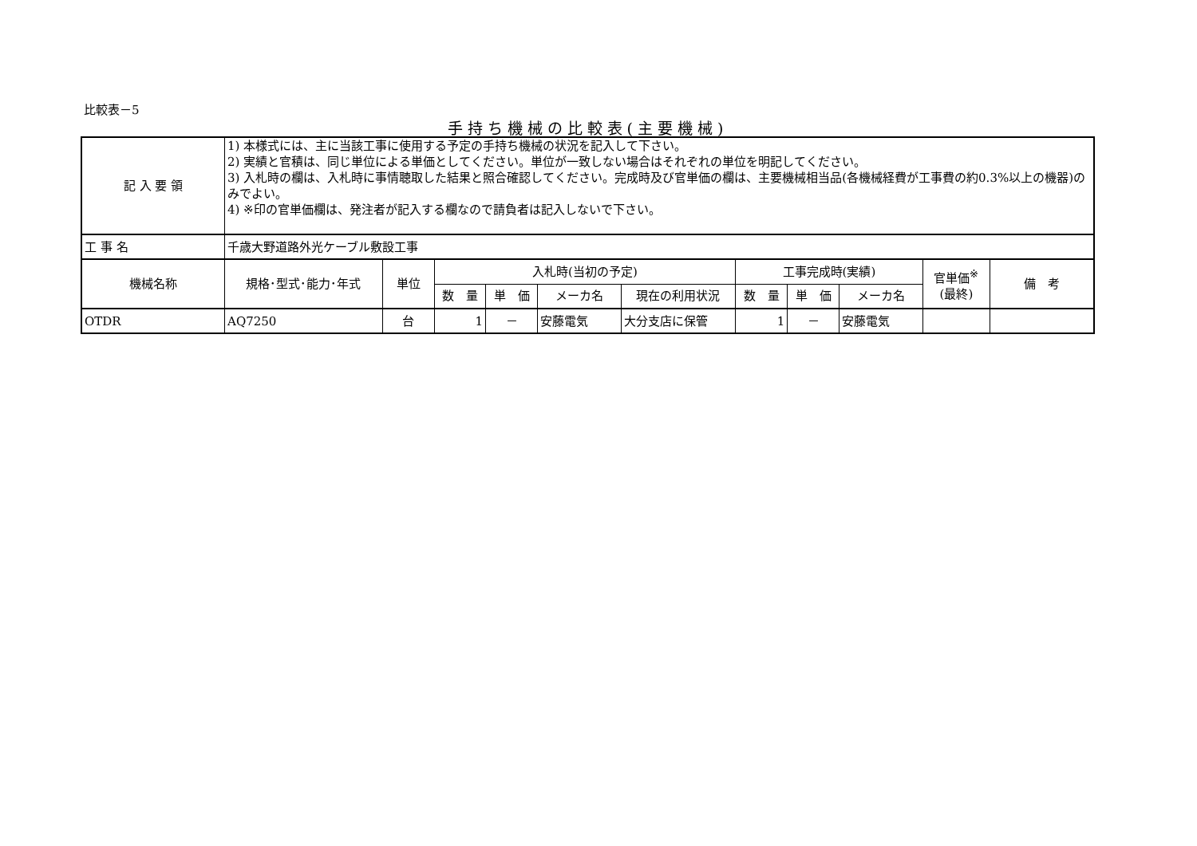比較表－5
手持ち機械の比較表(主要機械)
| 記 入 要 領 | 1) 本様式には、主に当該工事に使用する予定の手持ち機械の状況を記入して下さい。 2) 実績と官積は、同じ単位による単価としてください。単位が一致しない場合はそれぞれの単位を明記してください。 3) 入札時の欄は、入札時に事情聴取した結果と照合確認してください。完成時及び官単価の欄は、主要機械相当品(各機械経費が工事費の約0.3%以上の機器)のみでよい。 4) ※印の官単価欄は、発注者が記入する欄なので請負者は記入しないで下さい。 | | | | | | | | | | |
| 工 事 名 | 千歳大野道路外光ケーブル敷設工事 | | | | | | | | | | |
| 機械名称 | 規格･型式･能力･年式 | 単位 | 入札時(当初の予定) | | | | 工事完成時(実績) | | | 官単価<sup>※</sup> (最終) | 備 考 |
| | | | 数 量 | 単 価 | メーカ名 | 現在の利用状況 | 数 量 | 単 価 | メーカ名 | | |
| OTDR | AQ7250 | 台 | 1 | － | 安藤電気 | 大分支店に保管 | 1 | － | 安藤電気 | | |